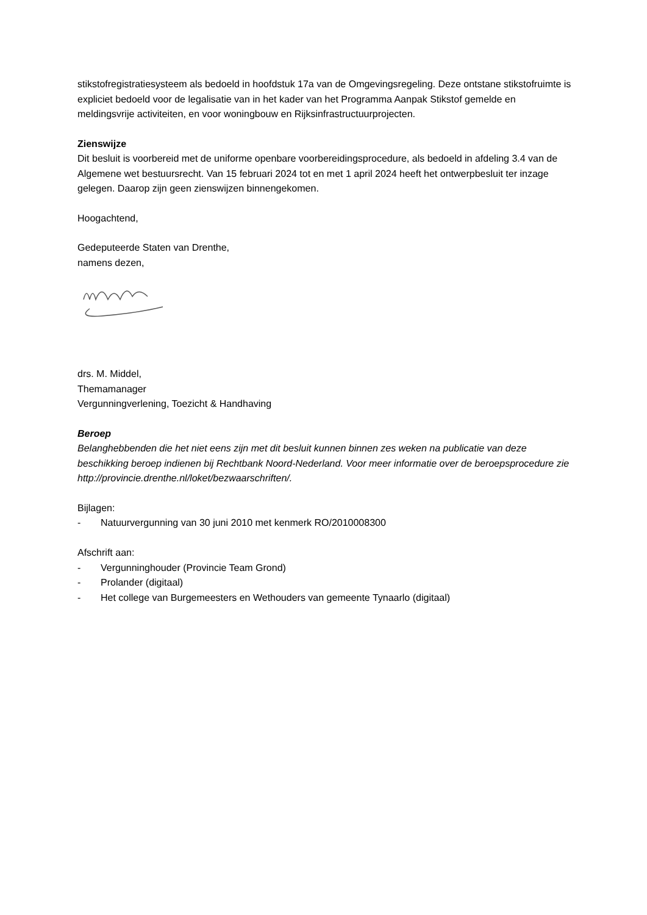stikstofregistratiesysteem als bedoeld in hoofdstuk 17a van de Omgevingsregeling. Deze ontstane stikstofruimte is expliciet bedoeld voor de legalisatie van in het kader van het Programma Aanpak Stikstof gemelde en meldingsvrije activiteiten, en voor woningbouw en Rijksinfrastructuurprojecten.
Zienswijze
Dit besluit is voorbereid met de uniforme openbare voorbereidingsprocedure, als bedoeld in afdeling 3.4 van de Algemene wet bestuursrecht. Van 15 februari 2024 tot en met 1 april 2024 heeft het ontwerpbesluit ter inzage gelegen. Daarop zijn geen zienswijzen binnengekomen.
Hoogachtend,
Gedeputeerde Staten van Drenthe,
namens dezen,
drs. M. Middel,
Themamanager
Vergunningverlening, Toezicht & Handhaving
Beroep
Belanghebbenden die het niet eens zijn met dit besluit kunnen binnen zes weken na publicatie van deze beschikking beroep indienen bij Rechtbank Noord-Nederland. Voor meer informatie over de beroepsprocedure zie http://provincie.drenthe.nl/loket/bezwaarschriften/.
Bijlagen:
- Natuurvergunning van 30 juni 2010 met kenmerk RO/2010008300
Afschrift aan:
- Vergunninghouder (Provincie Team Grond)
- Prolander (digitaal)
- Het college van Burgemeesters en Wethouders van gemeente Tynaarlo (digitaal)